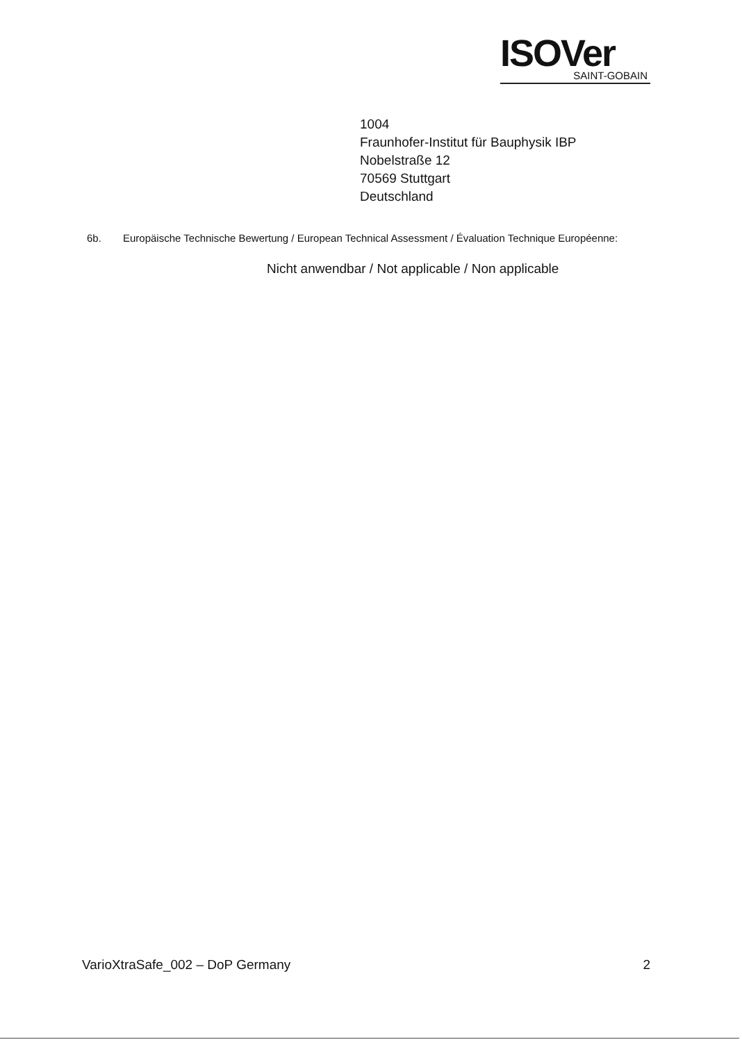ISOVer
SAINT-GOBAIN
1004
Fraunhofer-Institut für Bauphysik IBP
Nobelstraße 12
70569 Stuttgart
Deutschland
6b. Europäische Technische Bewertung / European Technical Assessment / Évaluation Technique Européenne:
Nicht anwendbar / Not applicable / Non applicable
VarioXtraSafe_002 – DoP Germany 2